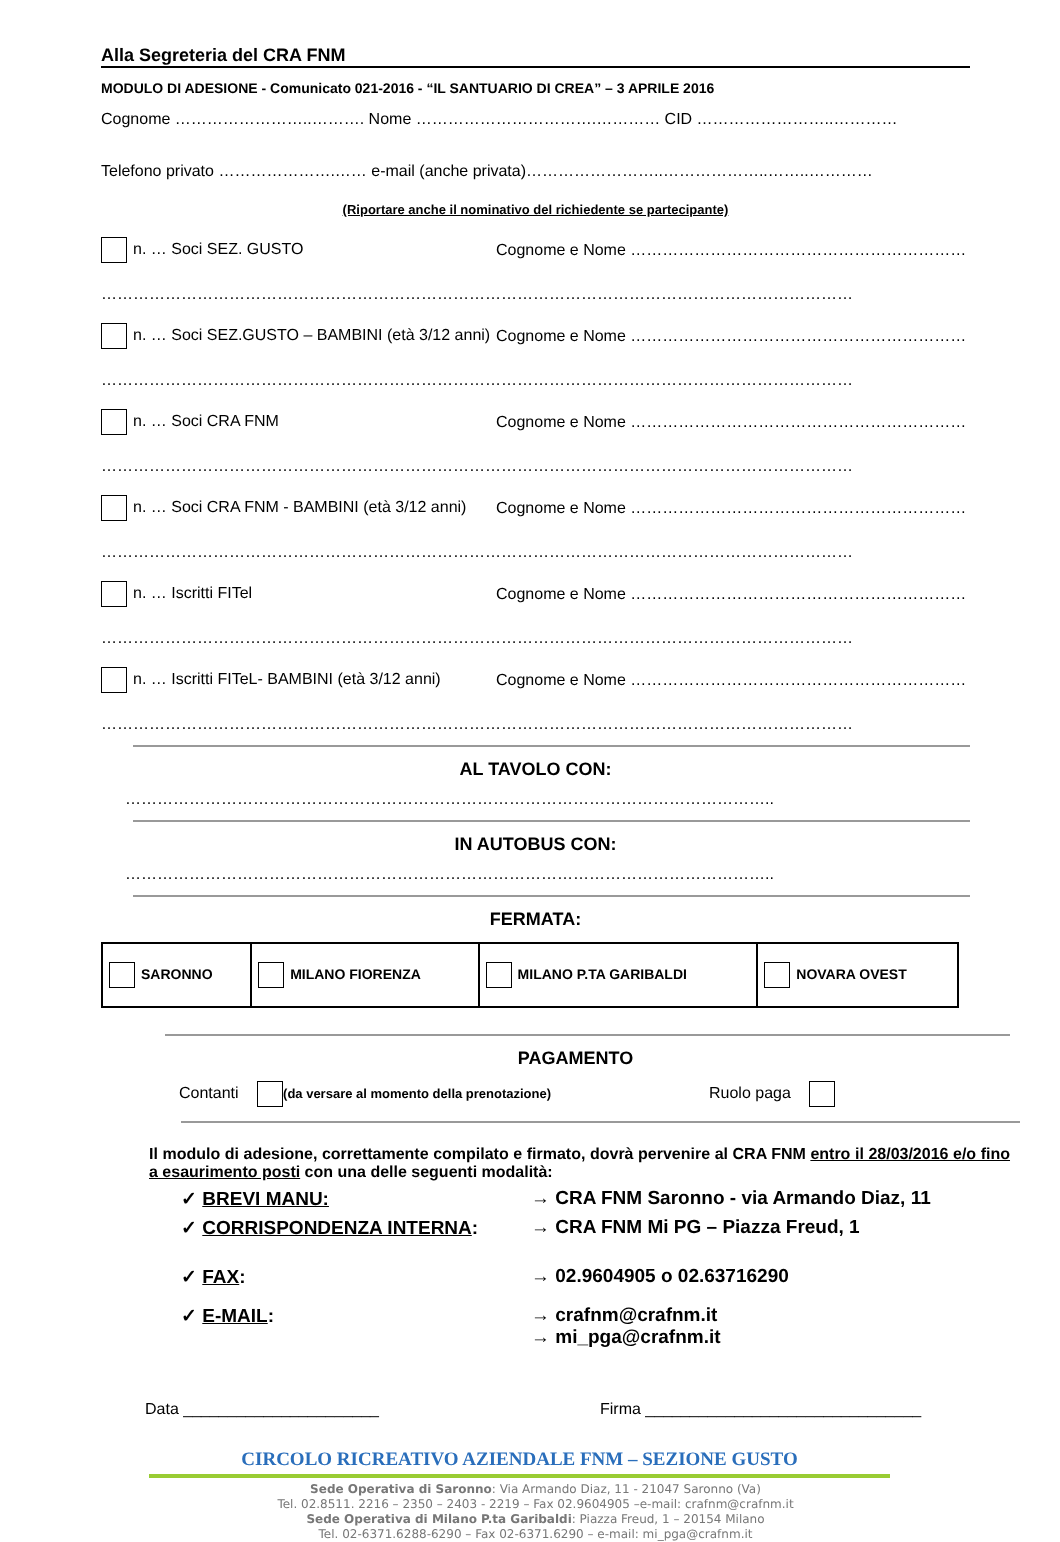Alla Segreteria del CRA FNM
MODULO DI ADESIONE - Comunicato 021-2016 - “IL SANTUARIO DI CREA” – 3 APRILE 2016
Cognome ……………………..………. Nome …………………………….………… CID ……………………..…………
Telefono privato ………………….…… e-mail (anche privata)……………………..………………..……..…………
(Riportare anche il nominativo del richiedente se partecipante)
n. … Soci SEZ. GUSTO
Cognome e Nome ………………………………………………………
……………………………………………………………………………………………………………………………
n. … Soci SEZ.GUSTO – BAMBINI (età 3/12 anni)
Cognome e Nome ………………………………………………………
……………………………………………………………………………………………………………………………
n. … Soci CRA FNM
Cognome e Nome ………………………………………………………
……………………………………………………………………………………………………………………………
n. … Soci CRA FNM - BAMBINI (età 3/12 anni)
Cognome e Nome ………………………………………………………
……………………………………………………………………………………………………………………………
n. … Iscritti FITel
Cognome e Nome ………………………………………………………
……………………………………………………………………………………………………………………………
n. … Iscritti FITeL- BAMBINI (età 3/12 anni)
Cognome e Nome ………………………………………………………
……………………………………………………………………………………………………………………………
AL TAVOLO CON:
…………………………………………………………………………………………………………..
IN AUTOBUS CON:
…………………………………………………………………………………………………………..
FERMATA:
| SARONNO | MILANO FIORENZA | MILANO P.TA GARIBALDI | NOVARA OVEST |
PAGAMENTO
Contanti (da versare al momento della prenotazione)
Ruolo paga
Il modulo di adesione, correttamente compilato e firmato, dovrà pervenire al CRA FNM entro il 28/03/2016 e/o fino a esaurimento posti con una delle seguenti modalità:
✓ BREVI MANU: → CRA FNM Saronno - via Armando Diaz, 11
✓ CORRISPONDENZA INTERNA: → CRA FNM Mi PG – Piazza Freud, 1
✓ FAX: → 02.9604905 o 02.63716290
✓ E-MAIL: → crafnm@crafnm.it
→ mi_pga@crafnm.it
Data ______________________ Firma _______________________________
CIRCOLO RICREATIVO AZIENDALE FNM – SEZIONE GUSTO
Sede Operativa di Saronno: Via Armando Diaz, 11 - 21047 Saronno (Va)
Tel. 02.8511. 2216 – 2350 – 2403 - 2219 – Fax 02.9604905 –e-mail: crafnm@crafnm.it
Sede Operativa di Milano P.ta Garibaldi: Piazza Freud, 1 – 20154 Milano
Tel. 02-6371.6288-6290 – Fax 02-6371.6290 – e-mail: mi_pga@crafnm.it